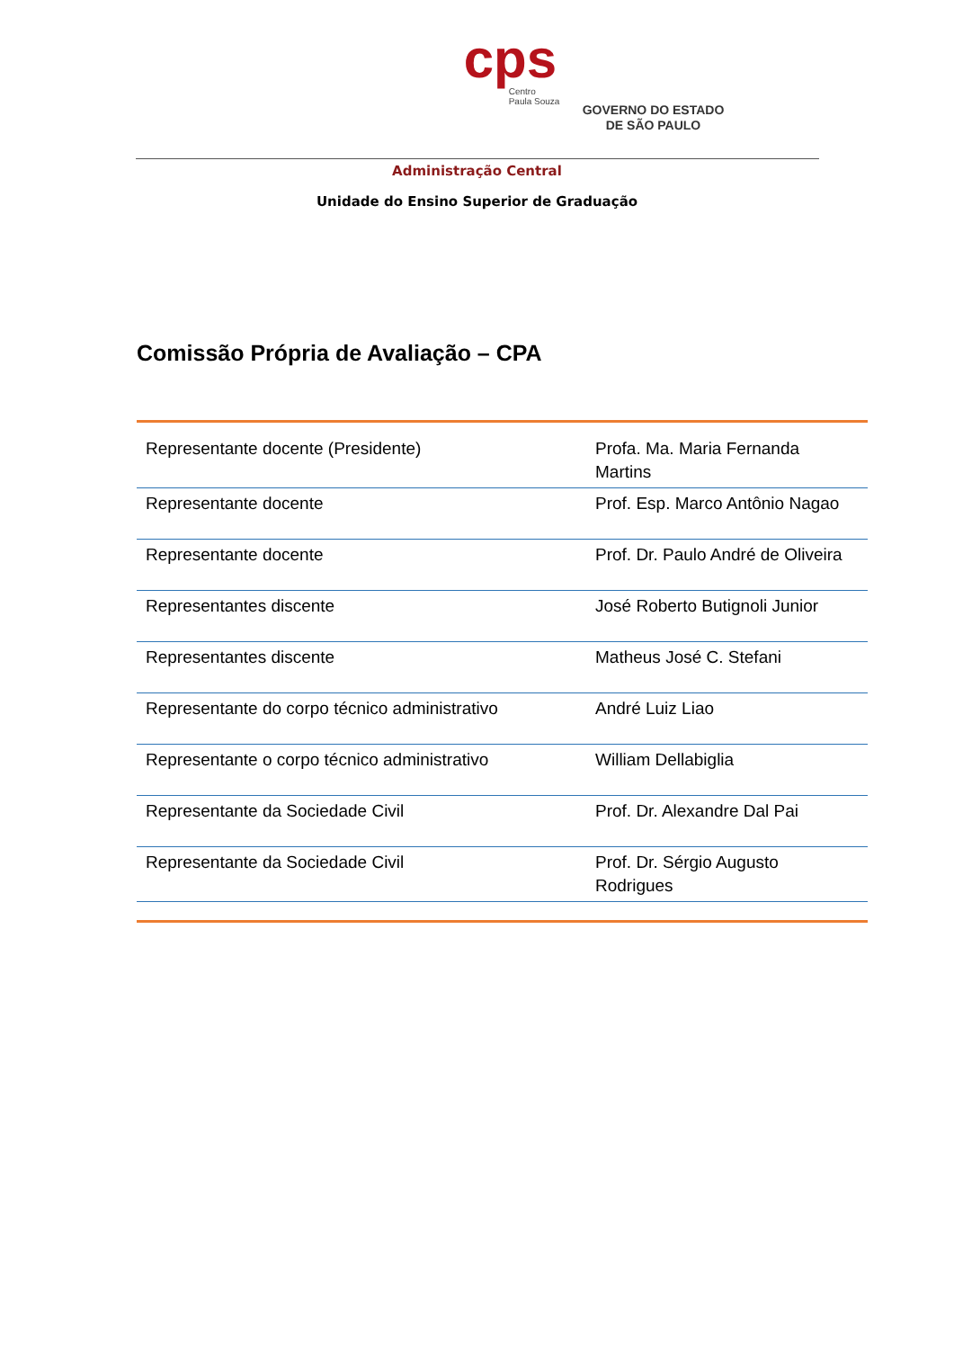cps
Centro
Paula Souza
GOVERNO DO ESTADO
DE SÃO PAULO
Administração Central
Unidade do Ensino Superior de Graduação
Comissão Própria de Avaliação – CPA
| Representante docente (Presidente) | Profa. Ma. Maria Fernanda Martins |
| Representante docente | Prof. Esp. Marco Antônio Nagao |
| Representante docente | Prof. Dr. Paulo André de Oliveira |
| Representantes discente | José Roberto Butignoli Junior |
| Representantes discente | Matheus José C. Stefani |
| Representante do corpo técnico administrativo | André Luiz Liao |
| Representante o corpo técnico administrativo | William Dellabiglia |
| Representante da Sociedade Civil | Prof. Dr. Alexandre Dal Pai |
| Representante da Sociedade Civil | Prof. Dr. Sérgio Augusto Rodrigues |